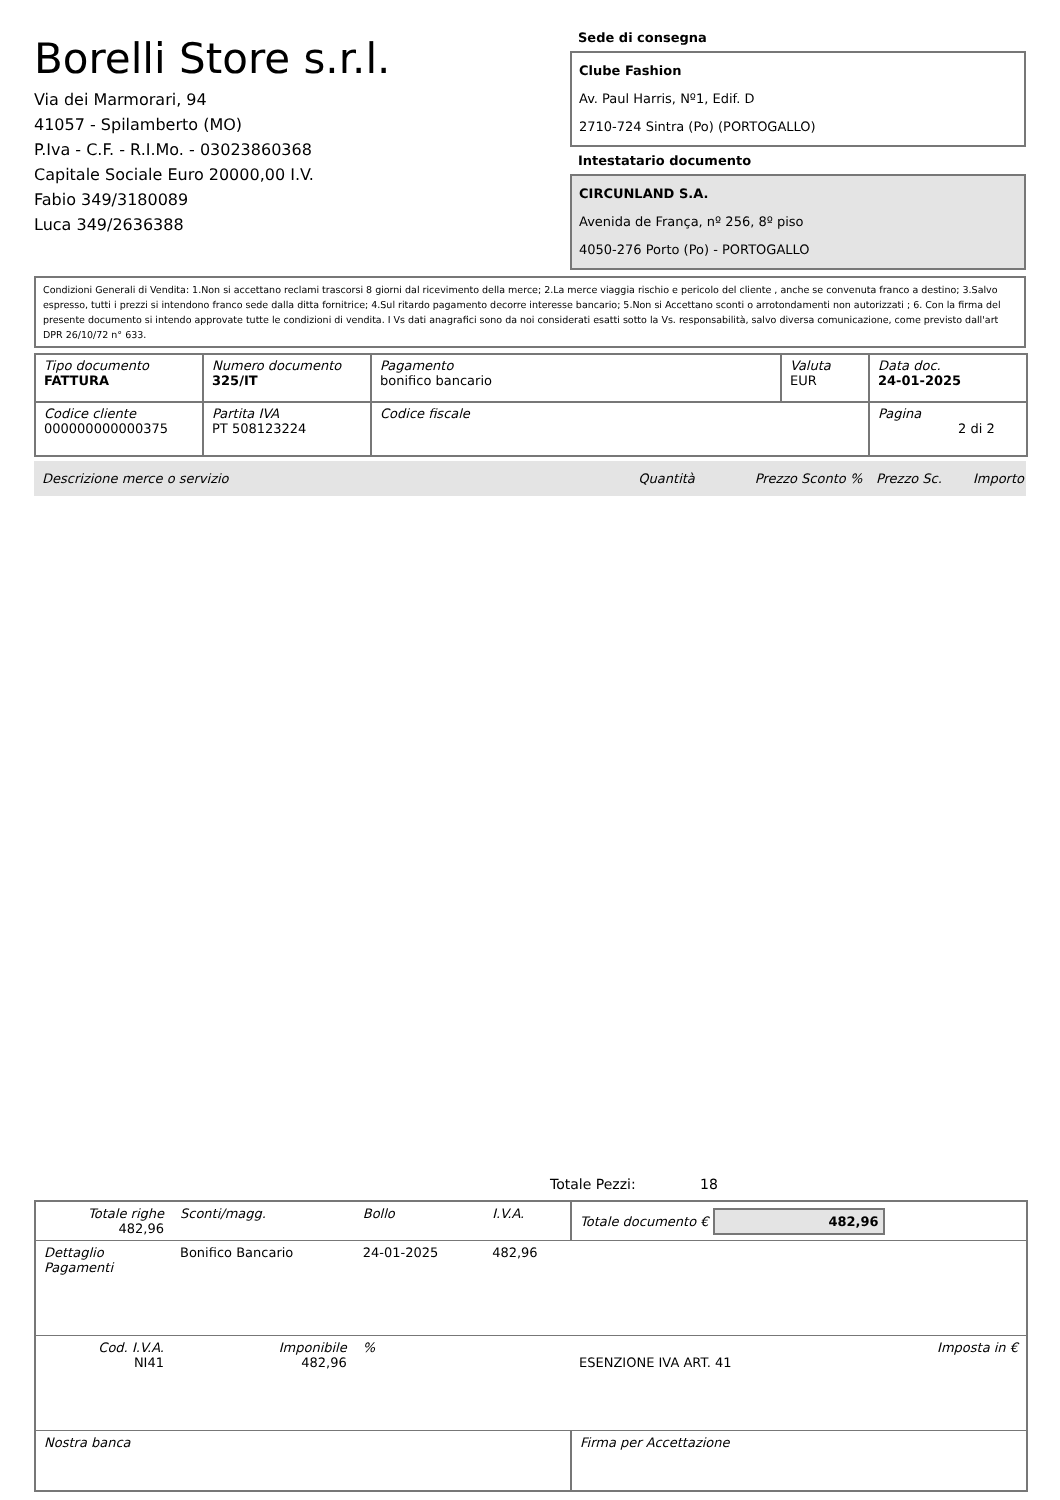Borelli Store s.r.l.
Via dei Marmorari, 94
41057 - Spilamberto (MO)
P.Iva - C.F. - R.I.Mo. - 03023860368
Capitale Sociale Euro 20000,00 I.V.
Fabio 349/3180089
Luca 349/2636388
Sede di consegna
Clube Fashion
Av. Paul Harris, Nº1, Edif. D
2710-724 Sintra (Po) (PORTOGALLO)
Intestatario documento
CIRCUNLAND S.A.
Avenida de França, nº 256, 8º piso
4050-276 Porto (Po) - PORTOGALLO
Condizioni Generali di Vendita: 1.Non si accettano reclami trascorsi 8 giorni dal ricevimento della merce; 2.La merce viaggia rischio e pericolo del cliente , anche se convenuta franco a destino; 3.Salvo espresso, tutti i prezzi si intendono franco sede dalla ditta fornitrice; 4.Sul ritardo pagamento decorre interesse bancario; 5.Non si Accettano sconti o arrotondamenti non autorizzati ; 6. Con la firma del presente documento si intendo approvate tutte le condizioni di vendita. I Vs dati anagrafici sono da noi considerati esatti sotto la Vs. responsabilità, salvo diversa comunicazione, come previsto dall'art DPR 26/10/72 n° 633.
| Tipo documento FATTURA | Numero documento 325/IT | Pagamento bonifico bancario | Valuta EUR | Data doc. 24-01-2025 |
| Codice cliente 000000000000375 | Partita IVA PT 508123224 | Codice fiscale | | Pagina 2 di 2 |
Descrizione merce o servizio Quantità Prezzo Sconto % Prezzo Sc. Importo
Totale Pezzi: 18
| Totale righe 482,96 | Sconti/magg. | Bollo | I.V.A. | Totale documento € 482,96 | |
| Dettaglio Pagamenti | Bonifico Bancario | 24-01-2025 | 482,96 | | |
| Cod. I.V.A. NI41 | Imponibile 482,96 | % | | ESENZIONE IVA ART. 41 | Imposta in € |
| Nostra banca | | | | Firma per Accettazione | |
: